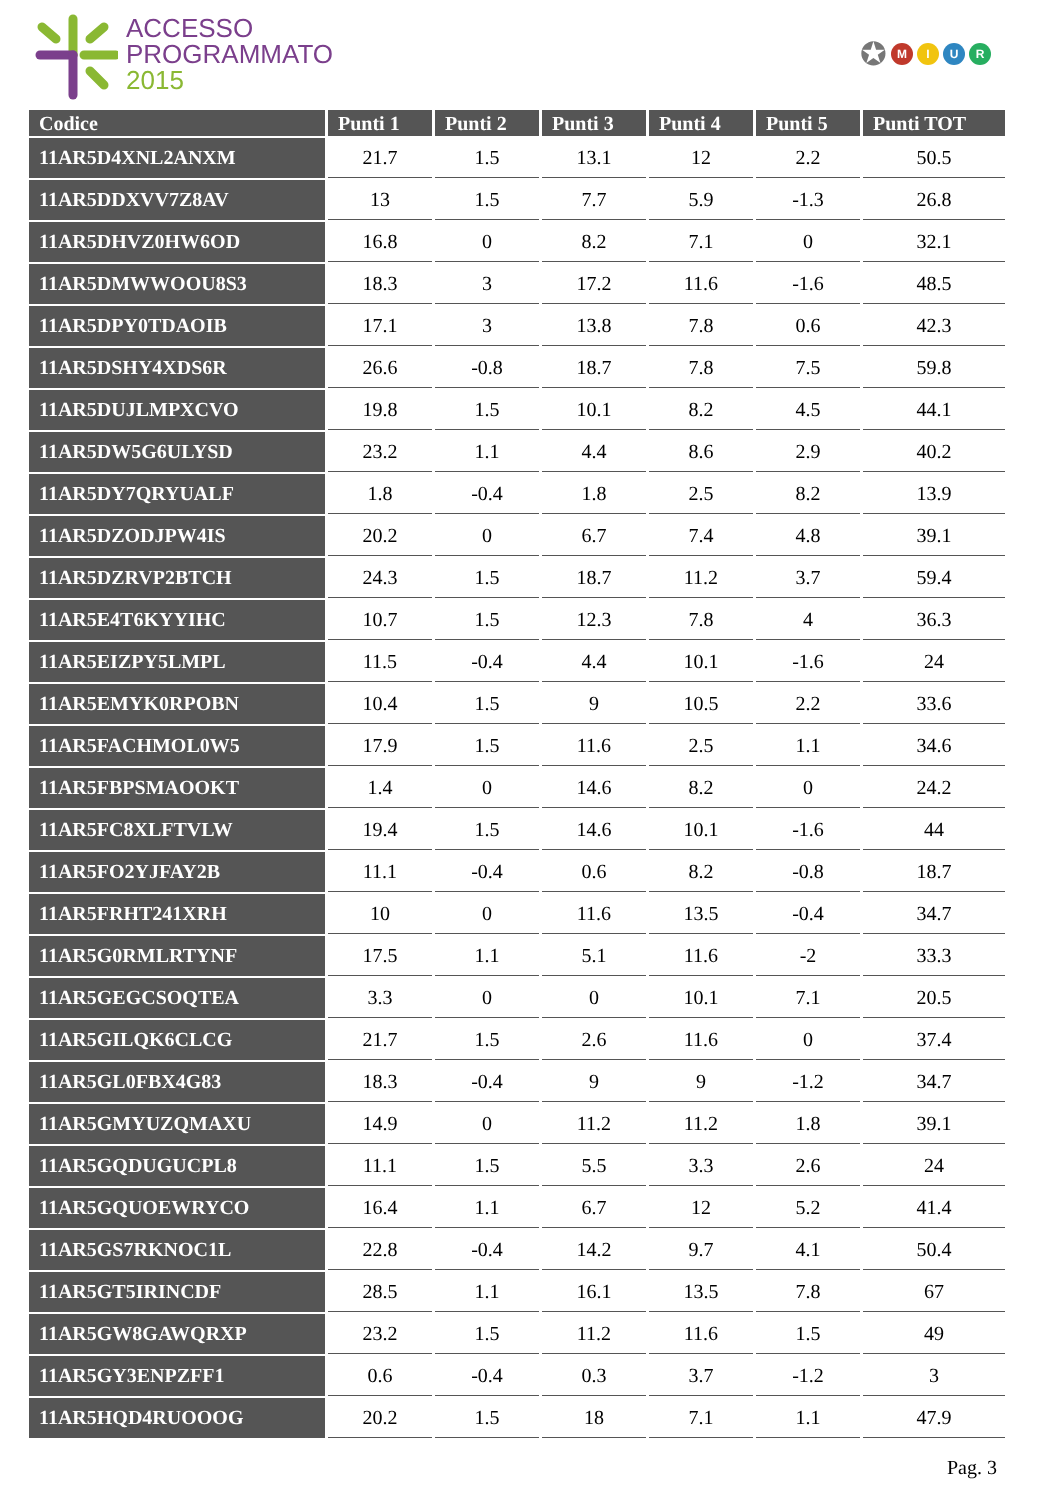ACCESSO
PROGRAMMATO
2015
✪ MIUR
| Codice | Punti 1 | Punti 2 | Punti 3 | Punti 4 | Punti 5 | Punti TOT |
| --- | --- | --- | --- | --- | --- | --- |
| 11AR5D4XNL2ANXM | 21.7 | 1.5 | 13.1 | 12 | 2.2 | 50.5 |
| 11AR5DDXVV7Z8AV | 13 | 1.5 | 7.7 | 5.9 | -1.3 | 26.8 |
| 11AR5DHVZ0HW6OD | 16.8 | 0 | 8.2 | 7.1 | 0 | 32.1 |
| 11AR5DMWWOOU8S3 | 18.3 | 3 | 17.2 | 11.6 | -1.6 | 48.5 |
| 11AR5DPY0TDAOIB | 17.1 | 3 | 13.8 | 7.8 | 0.6 | 42.3 |
| 11AR5DSHY4XDS6R | 26.6 | -0.8 | 18.7 | 7.8 | 7.5 | 59.8 |
| 11AR5DUJLMPXCVO | 19.8 | 1.5 | 10.1 | 8.2 | 4.5 | 44.1 |
| 11AR5DW5G6ULYSD | 23.2 | 1.1 | 4.4 | 8.6 | 2.9 | 40.2 |
| 11AR5DY7QRYUALF | 1.8 | -0.4 | 1.8 | 2.5 | 8.2 | 13.9 |
| 11AR5DZODJPW4IS | 20.2 | 0 | 6.7 | 7.4 | 4.8 | 39.1 |
| 11AR5DZRVP2BTCH | 24.3 | 1.5 | 18.7 | 11.2 | 3.7 | 59.4 |
| 11AR5E4T6KYYIHC | 10.7 | 1.5 | 12.3 | 7.8 | 4 | 36.3 |
| 11AR5EIZPY5LMPL | 11.5 | -0.4 | 4.4 | 10.1 | -1.6 | 24 |
| 11AR5EMYK0RPOBN | 10.4 | 1.5 | 9 | 10.5 | 2.2 | 33.6 |
| 11AR5FACHMOL0W5 | 17.9 | 1.5 | 11.6 | 2.5 | 1.1 | 34.6 |
| 11AR5FBPSMAOOKT | 1.4 | 0 | 14.6 | 8.2 | 0 | 24.2 |
| 11AR5FC8XLFTVLW | 19.4 | 1.5 | 14.6 | 10.1 | -1.6 | 44 |
| 11AR5FO2YJFAY2B | 11.1 | -0.4 | 0.6 | 8.2 | -0.8 | 18.7 |
| 11AR5FRHT241XRH | 10 | 0 | 11.6 | 13.5 | -0.4 | 34.7 |
| 11AR5G0RMLRTYNF | 17.5 | 1.1 | 5.1 | 11.6 | -2 | 33.3 |
| 11AR5GEGCSOQTEA | 3.3 | 0 | 0 | 10.1 | 7.1 | 20.5 |
| 11AR5GILQK6CLCG | 21.7 | 1.5 | 2.6 | 11.6 | 0 | 37.4 |
| 11AR5GL0FBX4G83 | 18.3 | -0.4 | 9 | 9 | -1.2 | 34.7 |
| 11AR5GMYUZQMAXU | 14.9 | 0 | 11.2 | 11.2 | 1.8 | 39.1 |
| 11AR5GQDUGUCPL8 | 11.1 | 1.5 | 5.5 | 3.3 | 2.6 | 24 |
| 11AR5GQUOEWRYCO | 16.4 | 1.1 | 6.7 | 12 | 5.2 | 41.4 |
| 11AR5GS7RKNOC1L | 22.8 | -0.4 | 14.2 | 9.7 | 4.1 | 50.4 |
| 11AR5GT5IRINCDF | 28.5 | 1.1 | 16.1 | 13.5 | 7.8 | 67 |
| 11AR5GW8GAWQRXP | 23.2 | 1.5 | 11.2 | 11.6 | 1.5 | 49 |
| 11AR5GY3ENPZFF1 | 0.6 | -0.4 | 0.3 | 3.7 | -1.2 | 3 |
| 11AR5HQD4RUOOOG | 20.2 | 1.5 | 18 | 7.1 | 1.1 | 47.9 |
Pag. 3